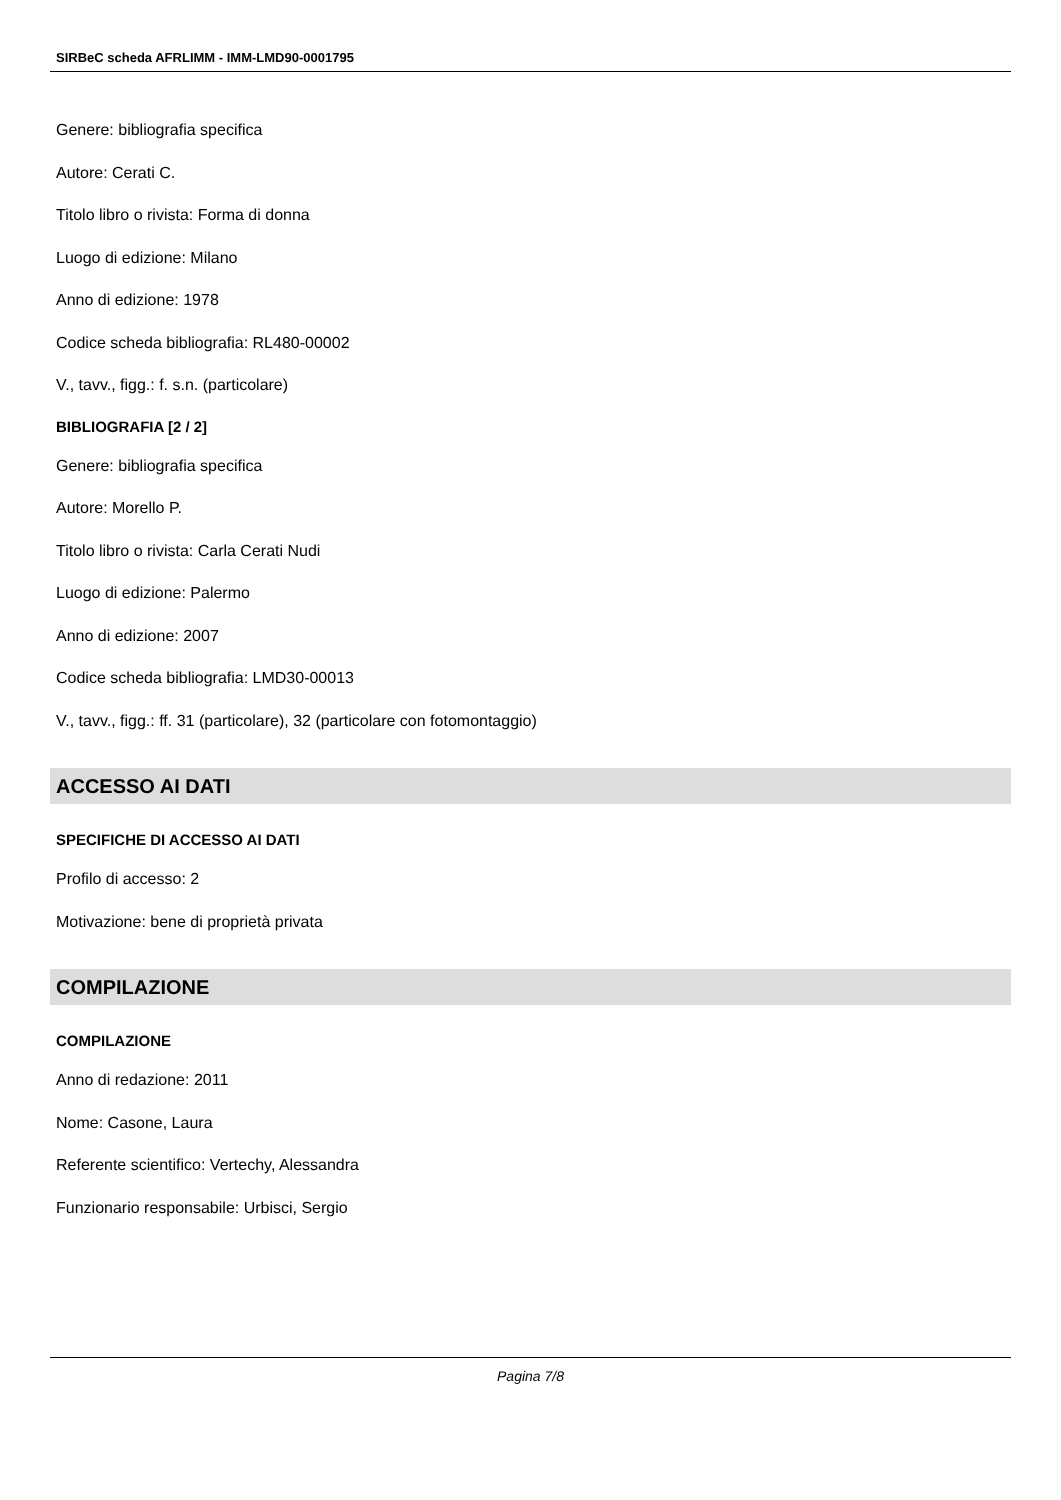SIRBeC scheda AFRLIMM - IMM-LMD90-0001795
Genere: bibliografia specifica
Autore: Cerati C.
Titolo libro o rivista: Forma di donna
Luogo di edizione: Milano
Anno di edizione: 1978
Codice scheda bibliografia: RL480-00002
V., tavv., figg.: f. s.n. (particolare)
BIBLIOGRAFIA [2 / 2]
Genere: bibliografia specifica
Autore: Morello P.
Titolo libro o rivista: Carla Cerati Nudi
Luogo di edizione: Palermo
Anno di edizione: 2007
Codice scheda bibliografia: LMD30-00013
V., tavv., figg.: ff. 31 (particolare), 32 (particolare con fotomontaggio)
ACCESSO AI DATI
SPECIFICHE DI ACCESSO AI DATI
Profilo di accesso: 2
Motivazione: bene di proprietà privata
COMPILAZIONE
COMPILAZIONE
Anno di redazione: 2011
Nome: Casone, Laura
Referente scientifico: Vertechy, Alessandra
Funzionario responsabile: Urbisci, Sergio
Pagina 7/8